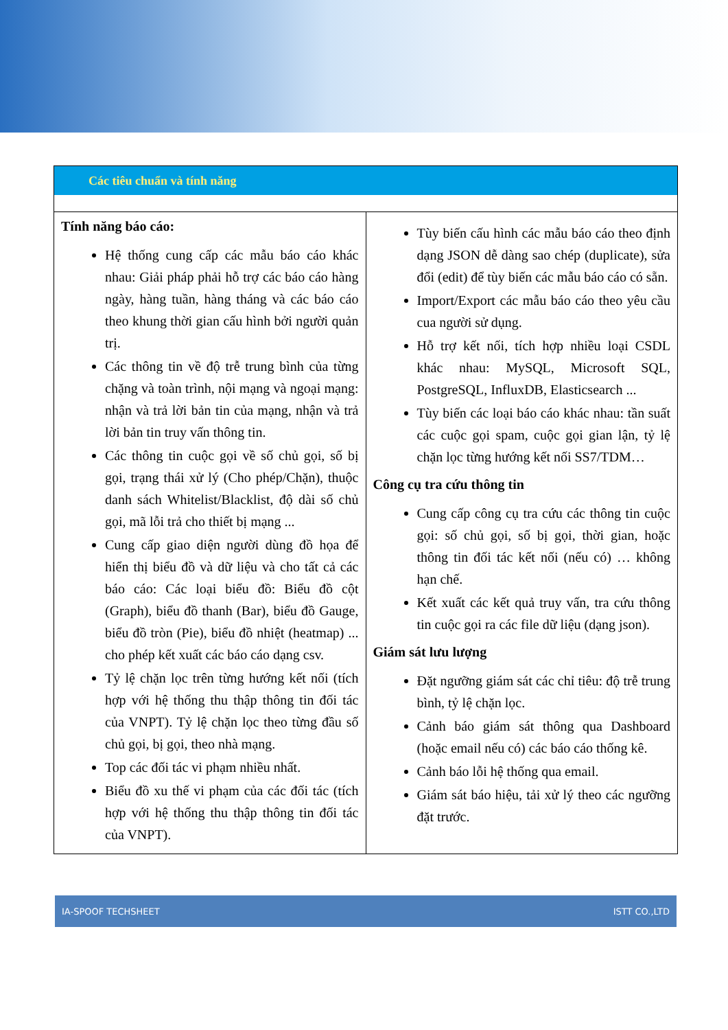Các tiêu chuẩn và tính năng
| Tính năng báo cáo: Hệ thống cung cấp các mẫu báo cáo khác nhau: Giải pháp phải hỗ trợ các báo cáo hàng ngày, hàng tuần, hàng tháng và các báo cáo theo khung thời gian cấu hình bởi người quản trị. Các thông tin về độ trễ trung bình của từng chặng và toàn trình, nội mạng và ngoại mạng: nhận và trả lời bản tin của mạng, nhận và trả lời bản tin truy vấn thông tin. Các thông tin cuộc gọi về số chủ gọi, số bị gọi, trạng thái xử lý (Cho phép/Chặn), thuộc danh sách Whitelist/Blacklist, độ dài số chủ gọi, mã lỗi trả cho thiết bị mạng ... Cung cấp giao diện người dùng đồ họa để hiển thị biểu đồ và dữ liệu và cho tất cả các báo cáo: Các loại biểu đồ: Biểu đồ cột (Graph), biểu đồ thanh (Bar), biểu đồ Gauge, biểu đồ tròn (Pie), biểu đồ nhiệt (heatmap) ... cho phép kết xuất các báo cáo dạng csv. Tỷ lệ chặn lọc trên từng hướng kết nối (tích hợp với hệ thống thu thập thông tin đối tác của VNPT). Tỷ lệ chặn lọc theo từng đầu số chủ gọi, bị gọi, theo nhà mạng. Top các đối tác vi phạm nhiều nhất. Biểu đồ xu thế vi phạm của các đối tác (tích hợp với hệ thống thu thập thông tin đối tác của VNPT). | Tùy biến cấu hình các mẫu báo cáo theo định dạng JSON dễ dàng sao chép (duplicate), sửa đổi (edit) để tùy biến các mẫu báo cáo có sẵn. Import/Export các mẫu báo cáo theo yêu cầu cua người sử dụng. Hỗ trợ kết nối, tích hợp nhiều loại CSDL khác nhau: MySQL, Microsoft SQL, PostgreSQL, InfluxDB, Elasticsearch ... Tùy biến các loại báo cáo khác nhau: tần suất các cuộc gọi spam, cuộc gọi gian lận, tỷ lệ chặn lọc từng hướng kết nối SS7/TDM… Công cụ tra cứu thông tin Cung cấp công cụ tra cứu các thông tin cuộc gọi: số chủ gọi, số bị gọi, thời gian, hoặc thông tin đối tác kết nối (nếu có) … không hạn chế. Kết xuất các kết quả truy vấn, tra cứu thông tin cuộc gọi ra các file dữ liệu (dạng json). Giám sát lưu lượng Đặt ngưỡng giám sát các chỉ tiêu: độ trễ trung bình, tỷ lệ chặn lọc. Cảnh báo giám sát thông qua Dashboard (hoặc email nếu có) các báo cáo thống kê. Cảnh báo lỗi hệ thống qua email. Giám sát báo hiệu, tải xử lý theo các ngưỡng đặt trước. |
IA-SPOOF TECHSHEET ISTT CO.,LTD